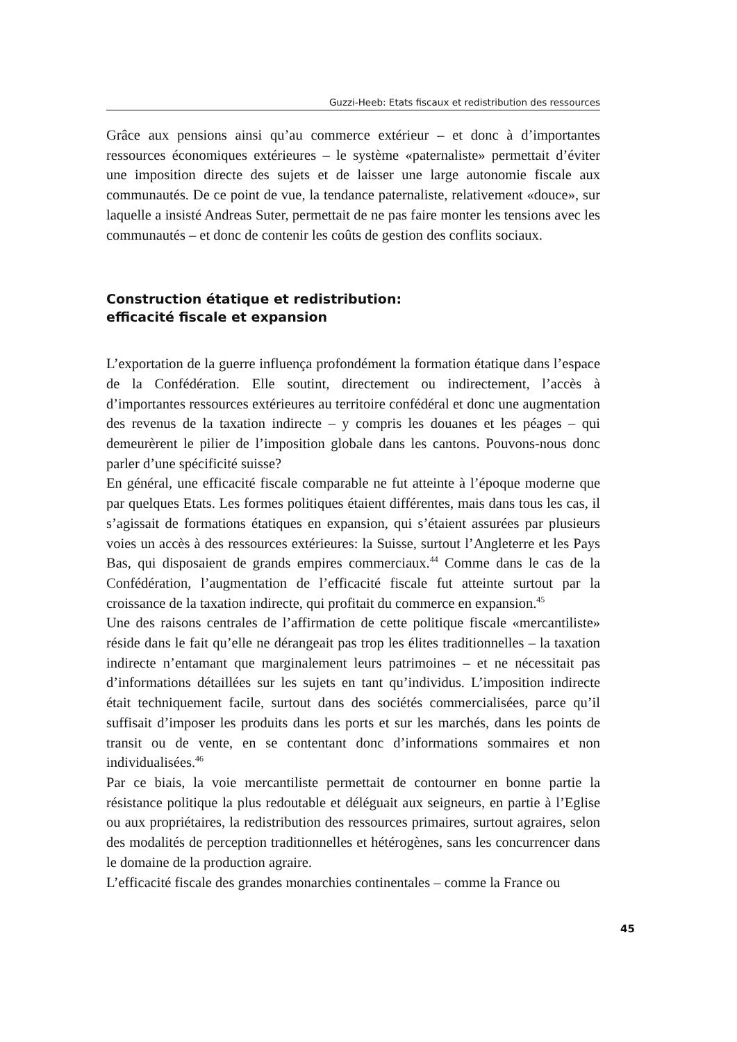Guzzi-Heeb: Etats fiscaux et redistribution des ressources
Grâce aux pensions ainsi qu’au commerce extérieur – et donc à d’importantes ressources économiques extérieures – le système «paternaliste» permettait d’éviter une imposition directe des sujets et de laisser une large autonomie fiscale aux communautés. De ce point de vue, la tendance paternaliste, relativement «douce», sur laquelle a insisté Andreas Suter, permettait de ne pas faire monter les tensions avec les communautés – et donc de contenir les coûts de gestion des conflits sociaux.
Construction étatique et redistribution:
efficacité fiscale et expansion
L’exportation de la guerre influença profondément la formation étatique dans l’espace de la Confédération. Elle soutint, directement ou indirectement, l’accès à d’importantes ressources extérieures au territoire confédéral et donc une augmentation des revenus de la taxation indirecte – y compris les douanes et les péages – qui demeurèrent le pilier de l’imposition globale dans les cantons. Pouvons-nous donc parler d’une spécificité suisse?
En général, une efficacité fiscale comparable ne fut atteinte à l’époque moderne que par quelques Etats. Les formes politiques étaient différentes, mais dans tous les cas, il s’agissait de formations étatiques en expansion, qui s’étaient assurées par plusieurs voies un accès à des ressources extérieures: la Suisse, surtout l’Angleterre et les Pays Bas, qui disposaient de grands empires commerciaux.<sup>44</sup> Comme dans le cas de la Confédération, l’augmentation de l’efficacité fiscale fut atteinte surtout par la croissance de la taxation indirecte, qui profitait du commerce en expansion.<sup>45</sup>
Une des raisons centrales de l’affirmation de cette politique fiscale «mercantiliste» réside dans le fait qu’elle ne dérangeait pas trop les élites traditionnelles – la taxation indirecte n’entamant que marginalement leurs patrimoines – et ne nécessitait pas d’informations détaillées sur les sujets en tant qu’individus. L’imposition indirecte était techniquement facile, surtout dans des sociétés commercialisées, parce qu’il suffisait d’imposer les produits dans les ports et sur les marchés, dans les points de transit ou de vente, en se contentant donc d’informations sommaires et non individualisées.<sup>46</sup>
Par ce biais, la voie mercantiliste permettait de contourner en bonne partie la résistance politique la plus redoutable et déléguait aux seigneurs, en partie à l’Eglise ou aux propriétaires, la redistribution des ressources primaires, surtout agraires, selon des modalités de perception traditionnelles et hétérogènes, sans les concurrencer dans le domaine de la production agraire.
L’efficacité fiscale des grandes monarchies continentales – comme la France ou
45